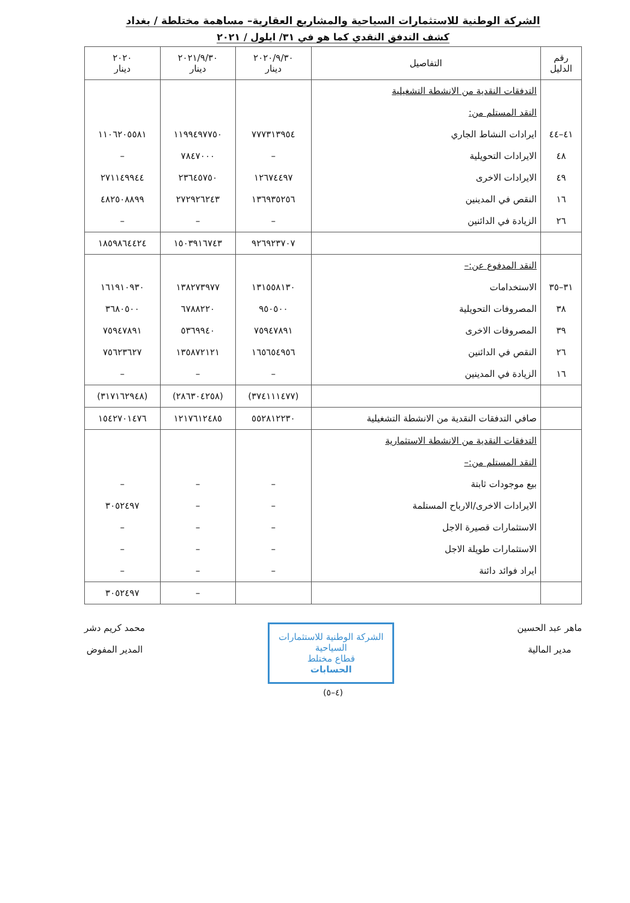الشركة الوطنية للاستثمارات السياحية والمشاريع العقارية– مساهمة مختلطة / بغداد
كشف التدفق النقدي كما هو في ٣١/ ايلول / ٢٠٢١
| رقم الدليل | التفاصيل | ٢٠٢٠/٩/٣٠ دينار | ٢٠٢١/٩/٣٠ دينار | ٢٠٢٠ دينار |
| --- | --- | --- | --- | --- |
| | التدفقات النقدية من الانشطة التشغيلية | | | |
| | النقد المستلم من: | | | |
| ٤١–٤٤ | ايرادات النشاط الجاري | ٧٧٧٣١٣٩٥٤ | ١١٩٩٤٩٧٧٥٠ | ١١٠٦٢٠٥٥٨١ |
| ٤٨ | الايرادات التحويلية | – | ٧٨٤٧٠٠٠ | – |
| ٤٩ | الايرادات الاخرى | ١٢٦٧٤٤٩٧ | ٢٣٦٤٥٧٥٠ | ٢٧١١٤٩٩٤٤ |
| ١٦ | النقص في المدينين | ١٣٦٩٣٥٢٥٦ | ٢٧٢٩٢٦٢٤٣ | ٤٨٢٥٠٨٨٩٩ |
| ٢٦ | الزيادة في الدائنين | – | – | – |
| | | ٩٢٦٩٢٣٧٠٧ | ١٥٠٣٩١٦٧٤٣ | ١٨٥٩٨٦٤٤٢٤ |
| | النقد المدفوع عن:– | | | |
| ٣١–٣٥ | الاستخدامات | ١٣١٥٥٨١٣٠ | ١٣٨٢٧٣٩٧٧ | ١٦١٩١٠٩٣٠ |
| ٣٨ | المصروفات التحويلية | ٩٥٠٥٠٠ | ٦٧٨٨٢٢٠ | ٣٦٨٠٥٠٠ |
| ٣٩ | المصروفات الاخرى | ٧٥٩٤٧٨٩١ | ٥٣٦٩٩٤٠ | ٧٥٩٤٧٨٩١ |
| ٢٦ | النقص في الدائنين | ١٦٥٦٥٤٩٥٦ | ١٣٥٨٧٢١٢١ | ٧٥٦٢٣٦٢٧ |
| ١٦ | الزيادة في المدينين | – | – | – |
| | | (٣٧٤١١١٤٧٧) | (٢٨٦٣٠٤٢٥٨) | (٣١٧١٦٢٩٤٨) |
| | صافي التدفقات النقدية من الانشطة التشغيلية | ٥٥٢٨١٢٢٣٠ | ١٢١٧٦١٢٤٨٥ | ١٥٤٢٧٠١٤٧٦ |
| | التدفقات النقدية من الانشطة الاستثمارية | | | |
| | النقد المستلم من:– | | | |
| | بيع موجودات ثابتة | – | – | – |
| | الايرادات الاخرى/الارباح المستلمة | – | – | ٣٠٥٢٤٩٧ |
| | الاستثمارات قصيرة الاجل | – | – | – |
| | الاستثمارات طويلة الاجل | – | – | – |
| | ايراد فوائد دائنة | – | – | – |
| | | | – | ٣٠٥٢٤٩٧ |
ماهر عبد الحسين
مدير المالية
الشركة الوطنية للاستثمارات السياحية
قطاع مختلط
الحسابات
محمد كريم دشر
المدير المفوض
(٤–٥)